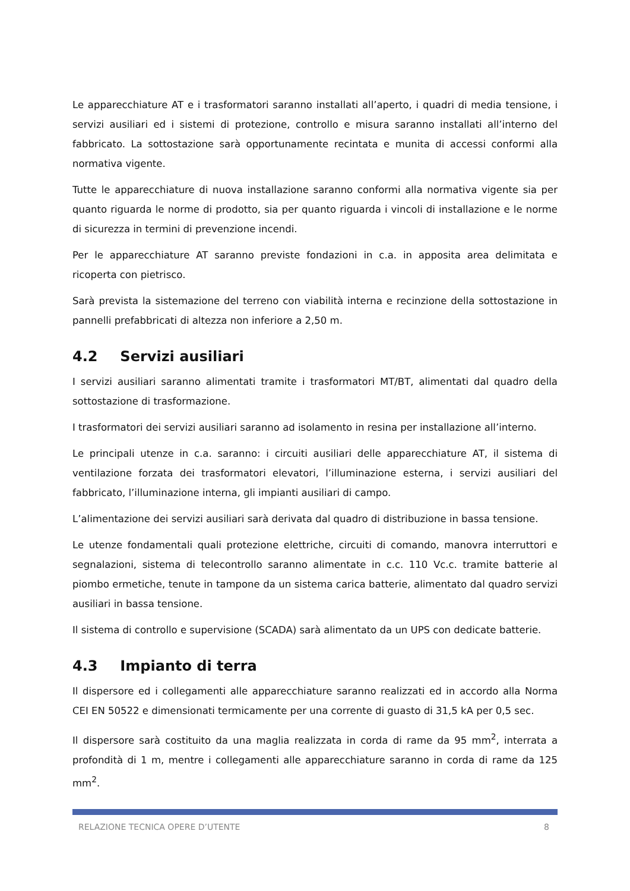Le apparecchiature AT e i trasformatori saranno installati all’aperto, i quadri di media tensione, i servizi ausiliari ed i sistemi di protezione, controllo e misura saranno installati all’interno del fabbricato. La sottostazione sarà opportunamente recintata e munita di accessi conformi alla normativa vigente.
Tutte le apparecchiature di nuova installazione saranno conformi alla normativa vigente sia per quanto riguarda le norme di prodotto, sia per quanto riguarda i vincoli di installazione e le norme di sicurezza in termini di prevenzione incendi.
Per le apparecchiature AT saranno previste fondazioni in c.a. in apposita area delimitata e ricoperta con pietrisco.
Sarà prevista la sistemazione del terreno con viabilità interna e recinzione della sottostazione in pannelli prefabbricati di altezza non inferiore a 2,50 m.
4.2 Servizi ausiliari
I servizi ausiliari saranno alimentati tramite i trasformatori MT/BT, alimentati dal quadro della sottostazione di trasformazione.
I trasformatori dei servizi ausiliari saranno ad isolamento in resina per installazione all’interno.
Le principali utenze in c.a. saranno: i circuiti ausiliari delle apparecchiature AT, il sistema di ventilazione forzata dei trasformatori elevatori, l’illuminazione esterna, i servizi ausiliari del fabbricato, l’illuminazione interna, gli impianti ausiliari di campo.
L’alimentazione dei servizi ausiliari sarà derivata dal quadro di distribuzione in bassa tensione.
Le utenze fondamentali quali protezione elettriche, circuiti di comando, manovra interruttori e segnalazioni, sistema di telecontrollo saranno alimentate in c.c. 110 Vc.c. tramite batterie al piombo ermetiche, tenute in tampone da un sistema carica batterie, alimentato dal quadro servizi ausiliari in bassa tensione.
Il sistema di controllo e supervisione (SCADA) sarà alimentato da un UPS con dedicate batterie.
4.3 Impianto di terra
Il dispersore ed i collegamenti alle apparecchiature saranno realizzati ed in accordo alla Norma CEI EN 50522 e dimensionati termicamente per una corrente di guasto di 31,5 kA per 0,5 sec.
Il dispersore sarà costituito da una maglia realizzata in corda di rame da 95 mm<sup>2</sup>, interrata a profondità di 1 m, mentre i collegamenti alle apparecchiature saranno in corda di rame da 125 mm<sup>2</sup>.
RELAZIONE TECNICA OPERE D’UTENTE 8